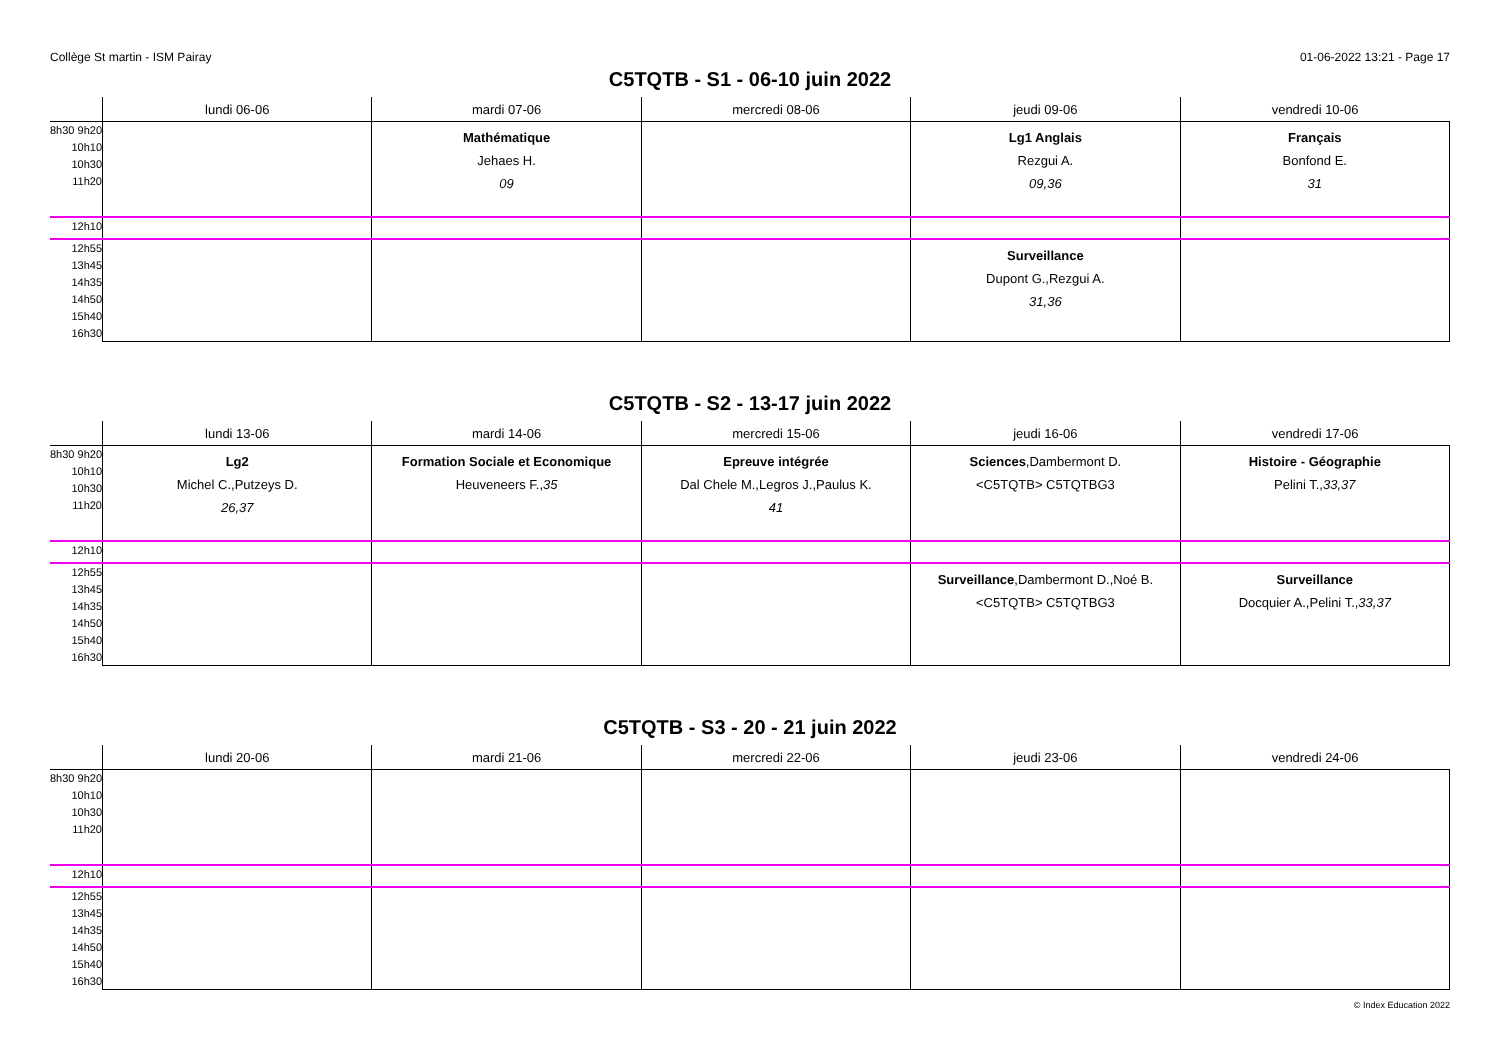Collège St martin - ISM Pairay 01-06-2022 13:21 - Page 17
C5TQTB - S1 - 06-10 juin 2022
| | lundi 06-06 | mardi 07-06 | mercredi 08-06 | jeudi 09-06 | vendredi 10-06 |
| --- | --- | --- | --- | --- | --- |
| 8h30 9h20 10h10 10h30 11h20 | | Mathématique Jehaes H. 09 | | Lg1 Anglais Rezgui A. 09,36 | Français Bonfond E. 31 |
| 12h10 | | | | | |
| 12h55 13h45 14h35 14h50 15h40 16h30 | | | | Surveillance Dupont G.,Rezgui A. 31,36 | |
C5TQTB - S2 - 13-17 juin 2022
| | lundi 13-06 | mardi 14-06 | mercredi 15-06 | jeudi 16-06 | vendredi 17-06 |
| --- | --- | --- | --- | --- | --- |
| 8h30 9h20 10h10 10h30 11h20 | Lg2 Michel C.,Putzeys D. 26,37 | Formation Sociale et Economique Heuveneers F., 35 | Epreuve intégrée Dal Chele M.,Legros J.,Paulus K. 41 | Sciences ,Dambermont D. <C5TQTB> C5TQTBG3 | Histoire - Géographie Pelini T., 33,37 |
| 12h10 | | | | | |
| 12h55 13h45 14h35 14h50 15h40 16h30 | | | | Surveillance ,Dambermont D.,Noé B. <C5TQTB> C5TQTBG3 | Surveillance Docquier A.,Pelini T., 33,37 |
C5TQTB - S3 - 20 - 21 juin 2022
| | lundi 20-06 | mardi 21-06 | mercredi 22-06 | jeudi 23-06 | vendredi 24-06 |
| --- | --- | --- | --- | --- | --- |
| 8h30 9h20 10h10 10h30 11h20 | | | | | |
| 12h10 | | | | | |
| 12h55 13h45 14h35 14h50 15h40 16h30 | | | | | |
© Index Education 2022